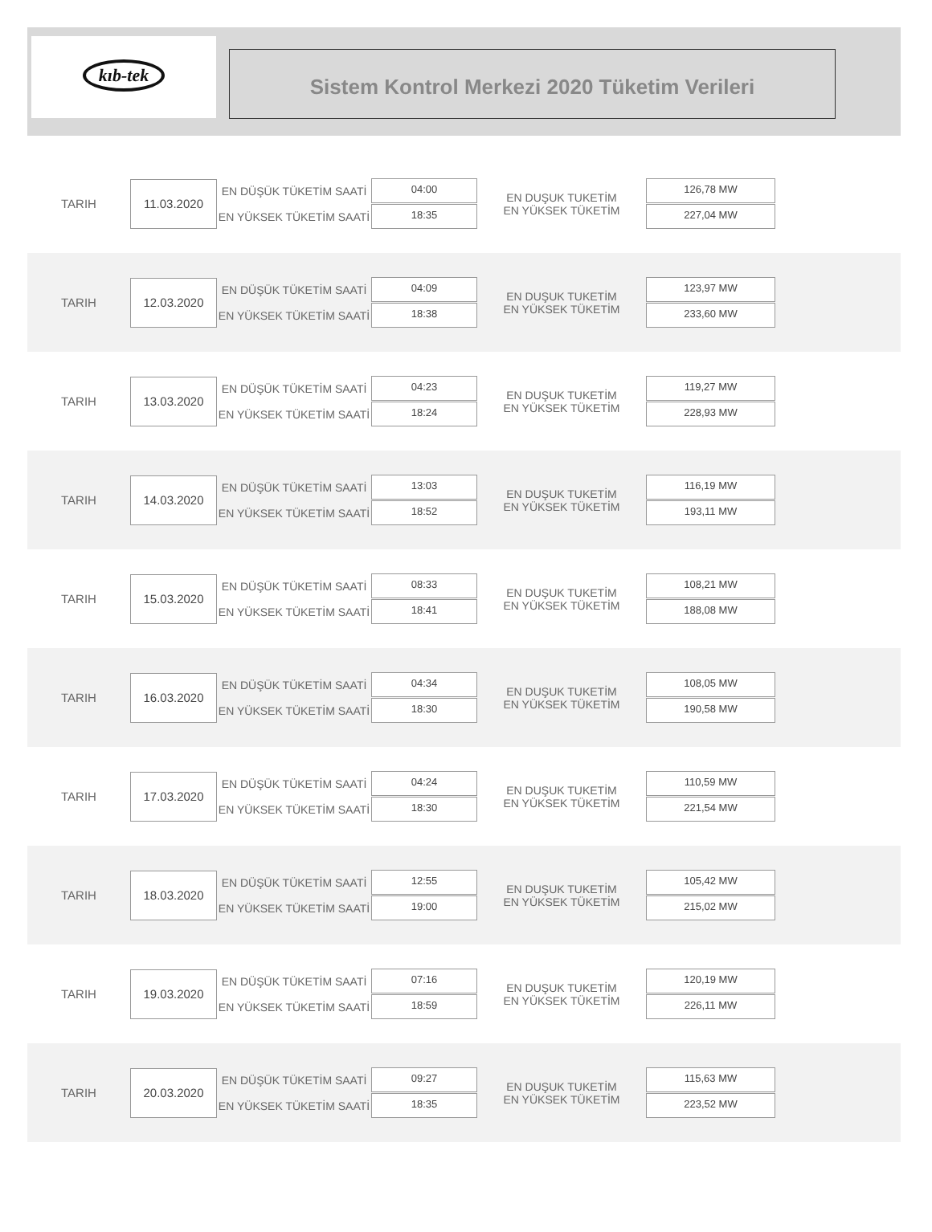kıb-tek
Sistem Kontrol Merkezi 2020 Tüketim Verileri
TARIH
11.03.2020
EN DÜŞÜK TÜKETİM SAATİ
EN YÜKSEK TÜKETİM SAATİ
04:00
18:35
EN DUŞUK TUKETİM
EN YÜKSEK TÜKETİM
126,78 MW
227,04 MW
TARIH
12.03.2020
EN DÜŞÜK TÜKETİM SAATİ
EN YÜKSEK TÜKETİM SAATİ
04:09
18:38
EN DUŞUK TUKETİM
EN YÜKSEK TÜKETİM
123,97 MW
233,60 MW
TARIH
13.03.2020
EN DÜŞÜK TÜKETİM SAATİ
EN YÜKSEK TÜKETİM SAATİ
04:23
18:24
EN DUŞUK TUKETİM
EN YÜKSEK TÜKETİM
119,27 MW
228,93 MW
TARIH
14.03.2020
EN DÜŞÜK TÜKETİM SAATİ
EN YÜKSEK TÜKETİM SAATİ
13:03
18:52
EN DUŞUK TUKETİM
EN YÜKSEK TÜKETİM
116,19 MW
193,11 MW
TARIH
15.03.2020
EN DÜŞÜK TÜKETİM SAATİ
EN YÜKSEK TÜKETİM SAATİ
08:33
18:41
EN DUŞUK TUKETİM
EN YÜKSEK TÜKETİM
108,21 MW
188,08 MW
TARIH
16.03.2020
EN DÜŞÜK TÜKETİM SAATİ
EN YÜKSEK TÜKETİM SAATİ
04:34
18:30
EN DUŞUK TUKETİM
EN YÜKSEK TÜKETİM
108,05 MW
190,58 MW
TARIH
17.03.2020
EN DÜŞÜK TÜKETİM SAATİ
EN YÜKSEK TÜKETİM SAATİ
04:24
18:30
EN DUŞUK TUKETİM
EN YÜKSEK TÜKETİM
110,59 MW
221,54 MW
TARIH
18.03.2020
EN DÜŞÜK TÜKETİM SAATİ
EN YÜKSEK TÜKETİM SAATİ
12:55
19:00
EN DUŞUK TUKETİM
EN YÜKSEK TÜKETİM
105,42 MW
215,02 MW
TARIH
19.03.2020
EN DÜŞÜK TÜKETİM SAATİ
EN YÜKSEK TÜKETİM SAATİ
07:16
18:59
EN DUŞUK TUKETİM
EN YÜKSEK TÜKETİM
120,19 MW
226,11 MW
TARIH
20.03.2020
EN DÜŞÜK TÜKETİM SAATİ
EN YÜKSEK TÜKETİM SAATİ
09:27
18:35
EN DUŞUK TUKETİM
EN YÜKSEK TÜKETİM
115,63 MW
223,52 MW